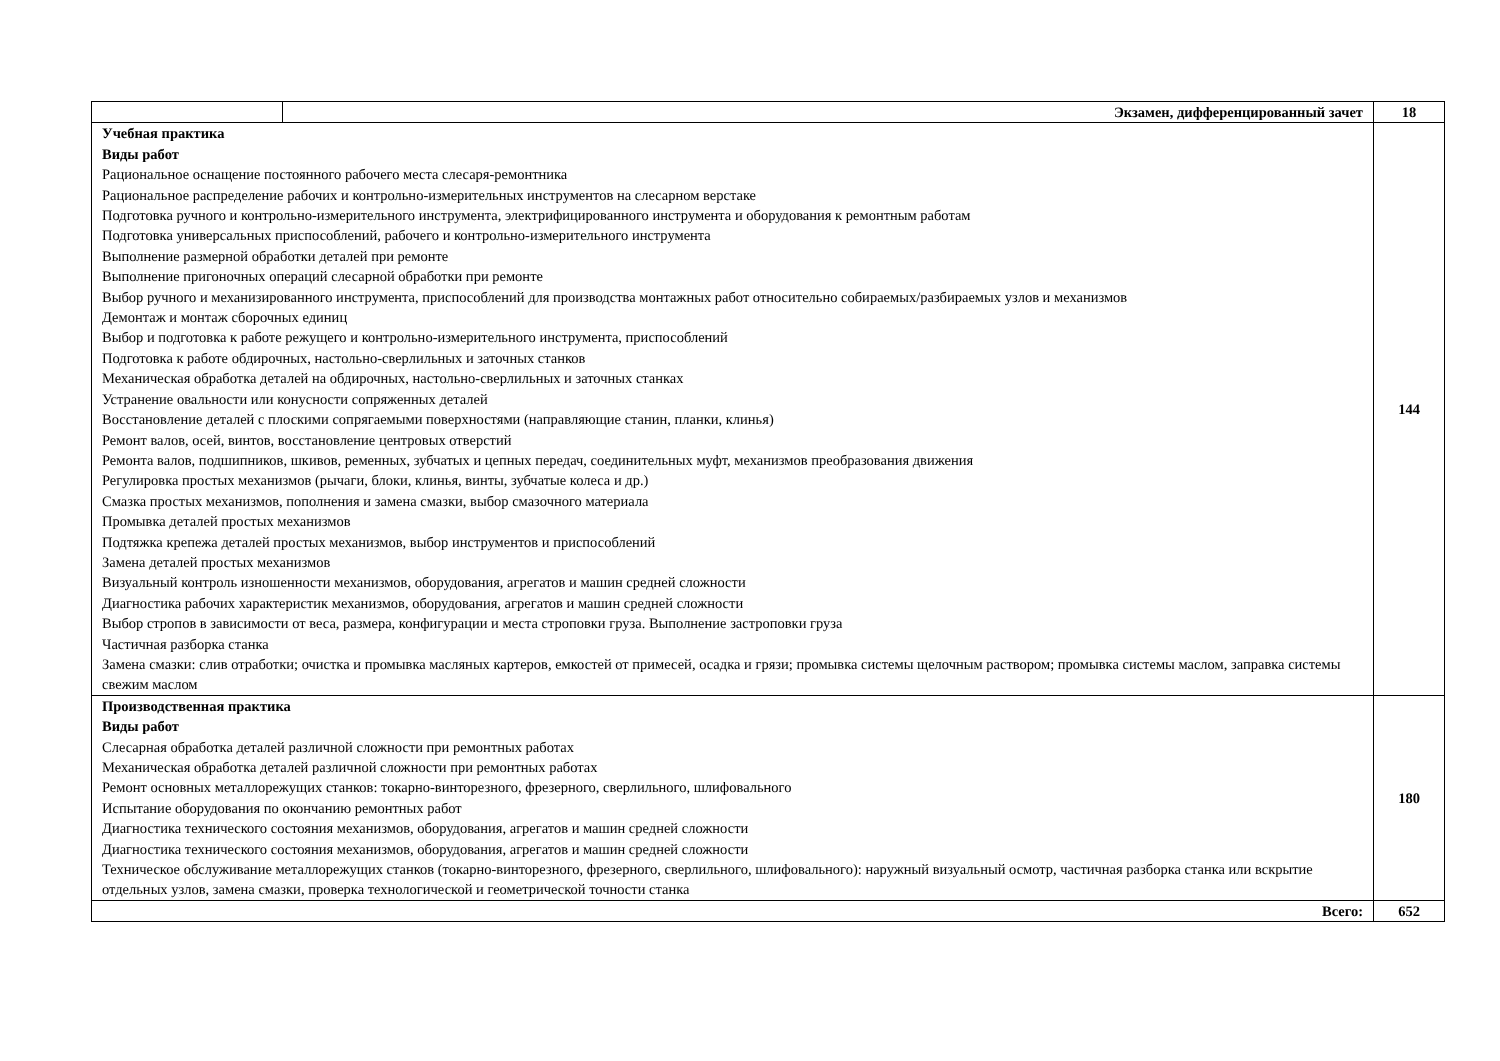| | Экзамен, дифференцированный зачет | 18 |
| Учебная практика Виды работ Рациональное оснащение постоянного рабочего места слесаря-ремонтника Рациональное распределение рабочих и контрольно-измерительных инструментов на слесарном верстаке Подготовка ручного и контрольно-измерительного инструмента, электрифицированного инструмента и оборудования к ремонтным работам Подготовка универсальных приспособлений, рабочего и контрольно-измерительного инструмента Выполнение размерной обработки деталей при ремонте Выполнение пригоночных операций слесарной обработки при ремонте Выбор ручного и механизированного инструмента, приспособлений для производства монтажных работ относительно собираемых/разбираемых узлов и механизмов Демонтаж и монтаж сборочных единиц Выбор и подготовка к работе режущего и контрольно-измерительного инструмента, приспособлений Подготовка к работе обдирочных, настольно-сверлильных и заточных станков Механическая обработка деталей на обдирочных, настольно-сверлильных и заточных станках Устранение овальности или конусности сопряженных деталей Восстановление деталей с плоскими сопрягаемыми поверхностями (направляющие станин, планки, клинья) Ремонт валов, осей, винтов, восстановление центровых отверстий Ремонта валов, подшипников, шкивов, ременных, зубчатых и цепных передач, соединительных муфт, механизмов преобразования движения Регулировка простых механизмов (рычаги, блоки, клинья, винты, зубчатые колеса и др.) Смазка простых механизмов, пополнения и замена смазки, выбор смазочного материала Промывка деталей простых механизмов Подтяжка крепежа деталей простых механизмов, выбор инструментов и приспособлений Замена деталей простых механизмов Визуальный контроль изношенности механизмов, оборудования, агрегатов и машин средней сложности Диагностика рабочих характеристик механизмов, оборудования, агрегатов и машин средней сложности Выбор стропов в зависимости от веса, размера, конфигурации и места строповки груза. Выполнение застроповки груза Частичная разборка станка Замена смазки: слив отработки; очистка и промывка масляных картеров, емкостей от примесей, осадка и грязи; промывка системы щелочным раствором; промывка системы маслом, заправка системы свежим маслом | | 144 |
| Производственная практика Виды работ Слесарная обработка деталей различной сложности при ремонтных работах Механическая обработка деталей различной сложности при ремонтных работах Ремонт основных металлорежущих станков: токарно-винторезного, фрезерного, сверлильного, шлифовального Испытание оборудования по окончанию ремонтных работ Диагностика технического состояния механизмов, оборудования, агрегатов и машин средней сложности Диагностика технического состояния механизмов, оборудования, агрегатов и машин средней сложности Техническое обслуживание металлорежущих станков (токарно-винторезного, фрезерного, сверлильного, шлифовального): наружный визуальный осмотр, частичная разборка станка или вскрытие отдельных узлов, замена смазки, проверка технологической и геометрической точности станка | | 180 |
| Всего: | | 652 |